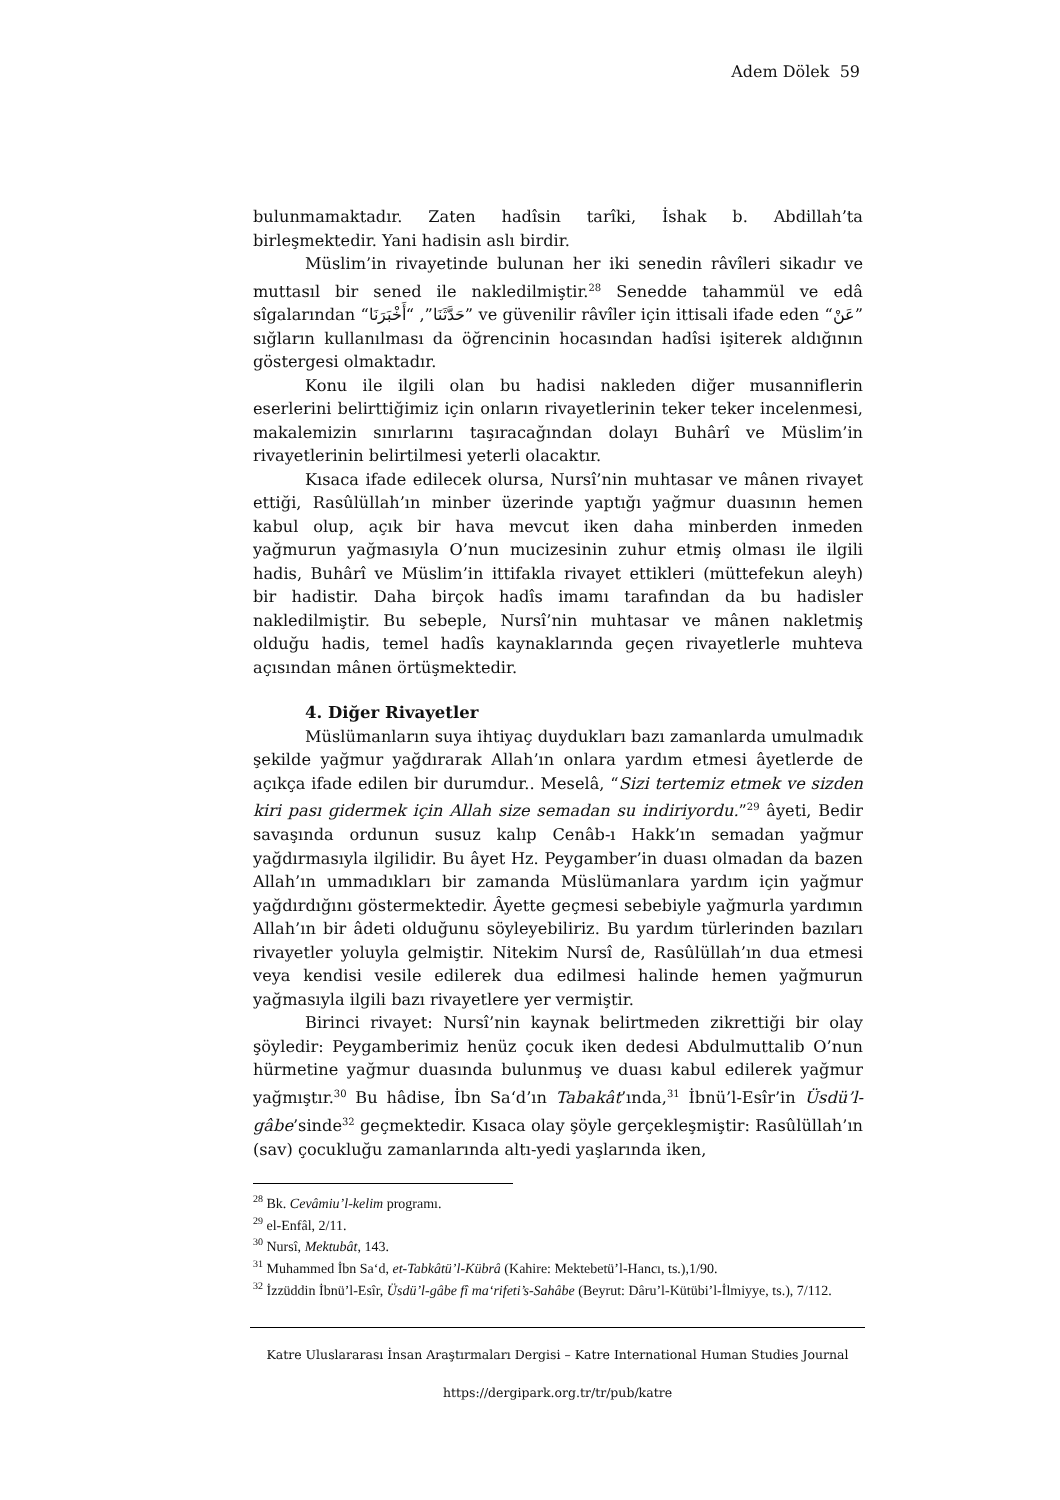Adem Dölek 59
bulunmamaktadır. Zaten hadîsin tarîki, İshak b. Abdillah’ta birleşmektedir. Yani hadisin aslı birdir.
Müslim’in rivayetinde bulunan her iki senedin râvîleri sikadır ve muttasıl bir sened ile nakledilmiştir.<sup>28</sup> Senedde tahammül ve edâ sîgalarından “حَدَّثَنَا”, “أَخْبَرَنَا” ve güvenilir râvîler için ittisali ifade eden “عَنْ” sığların kullanılması da öğrencinin hocasından hadîsi işiterek aldığının göstergesi olmaktadır.
Konu ile ilgili olan bu hadisi nakleden diğer musanniflerin eserlerini belirttiğimiz için onların rivayetlerinin teker teker incelenmesi, makalemizin sınırlarını taşıracağından dolayı Buhârî ve Müslim’in rivayetlerinin belirtilmesi yeterli olacaktır.
Kısaca ifade edilecek olursa, Nursî’nin muhtasar ve mânen rivayet ettiği, Rasûlüllah’ın minber üzerinde yaptığı yağmur duasının hemen kabul olup, açık bir hava mevcut iken daha minberden inmeden yağmurun yağmasıyla O’nun mucizesinin zuhur etmiş olması ile ilgili hadis, Buhârî ve Müslim’in ittifakla rivayet ettikleri (müttefekun aleyh) bir hadistir. Daha birçok hadîs imamı tarafından da bu hadisler nakledilmiştir. Bu sebeple, Nursî’nin muhtasar ve mânen nakletmiş olduğu hadis, temel hadîs kaynaklarında geçen rivayetlerle muhteva açısından mânen örtüşmektedir.
4. Diğer Rivayetler
Müslümanların suya ihtiyaç duydukları bazı zamanlarda umulmadık şekilde yağmur yağdırarak Allah’ın onlara yardım etmesi âyetlerde de açıkça ifade edilen bir durumdur.. Meselâ, “Sizi tertemiz etmek ve sizden kiri pası gidermek için Allah size semadan su indiriyordu.”<sup>29</sup> âyeti, Bedir savaşında ordunun susuz kalıp Cenâb-ı Hakk’ın semadan yağmur yağdırmasıyla ilgilidir. Bu âyet Hz. Peygamber’in duası olmadan da bazen Allah’ın ummadıkları bir zamanda Müslümanlara yardım için yağmur yağdırdığını göstermektedir. Âyette geçmesi sebebiyle yağmurla yardımın Allah’ın bir âdeti olduğunu söyleyebiliriz. Bu yardım türlerinden bazıları rivayetler yoluyla gelmiştir. Nitekim Nursî de, Rasûlüllah’ın dua etmesi veya kendisi vesile edilerek dua edilmesi halinde hemen yağmurun yağmasıyla ilgili bazı rivayetlere yer vermiştir.
Birinci rivayet: Nursî’nin kaynak belirtmeden zikrettiği bir olay şöyledir: Peygamberimiz henüz çocuk iken dedesi Abdulmuttalib O’nun hürmetine yağmur duasında bulunmuş ve duası kabul edilerek yağmur yağmıştır.<sup>30</sup> Bu hâdise, İbn Sa‘d’ın Tabakât’ında,<sup>31</sup> İbnü’l-Esîr’in Üsdü’l-gâbe’sinde<sup>32</sup> geçmektedir. Kısaca olay şöyle gerçekleşmiştir: Rasûlüllah’ın (sav) çocukluğu zamanlarında altı-yedi yaşlarında iken,
<sup>28</sup> Bk. Cevâmiu’l-kelim programı.
<sup>29</sup> el-Enfâl, 2/11.
<sup>30</sup> Nursî, Mektubât, 143.
<sup>31</sup> Muhammed İbn Sa‘d, et-Tabkâtü’l-Kübrâ (Kahire: Mektebetü’l-Hancı, ts.),1/90.
<sup>32</sup> İzzüddin İbnü’l-Esîr, Üsdü’l-gâbe fî ma‘rifeti’s-Sahâbe (Beyrut: Dâru’l-Kütübi’l-İlmiyye, ts.), 7/112.
Katre Uluslararası İnsan Araştırmaları Dergisi – Katre International Human Studies Journal
https://dergipark.org.tr/tr/pub/katre